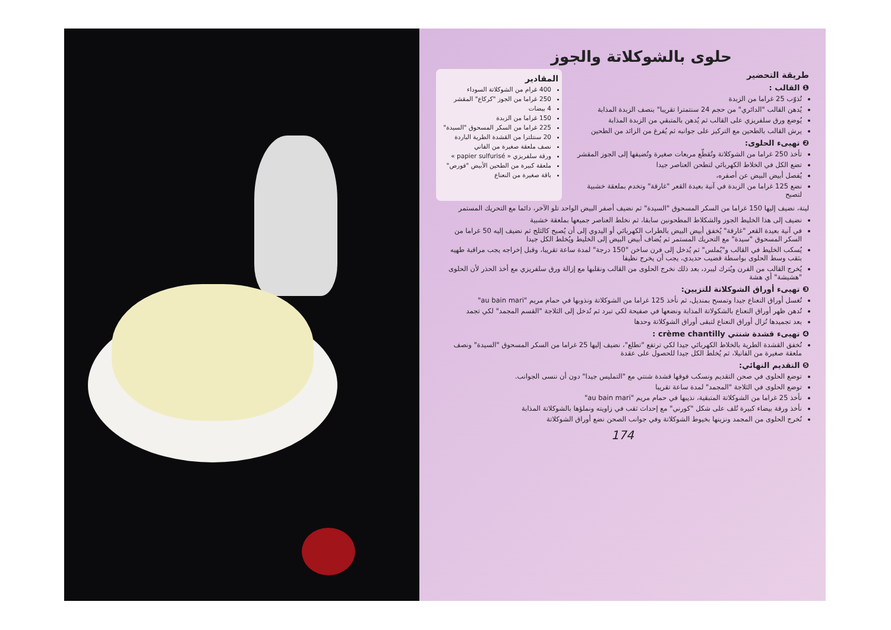حلوى بالشوكلاتة والجوز
طريقة التحضير
❶ القالب :
تُذوّب 25 غراما من الزبدة
يُدهن القالب "الدائري" من حجم 24 سنتمترا تقريبا" بنصف الزبدة المذابة
يُوضع ورق سلفريزي على القالب ثم يُدهن بالمتبقي من الزبدة المذابة
يرش القالب بالطحين مع التركيز على جوانبه ثم يُفرغ من الزائد من الطحين
❷ تهيىء الحلوى:
تأخذ 250 غراما من الشوكلاتة وتُقطّع مربعات صغيرة وتُضيفها إلى الجوز المقشر
تضع الكل في الخلاط الكهربائي لتطحن العناصر جيدا
يُفصل أبيض البيض عن أصفره،
نضع 125 غراما من الزبدة في آنية بعيدة القعر "غارقة" وتخدم بملعقة خشبية لتصبح
المقادير
400 غرام من الشوكلاتة السوداء
250 غراما من الجوز "كركاع" المقشر
4 بيضات
150 غراما من الزبدة
225 غراما من السكر المسحوق "السيدة"
20 سنتلترا من القشدة الطرية الباردة
نصف ملعقة صغيرة من الفاني
ورقة سلفريزي « papier sulfurisé »
ملعقة كبيرة من الطحين الأبيض "فورص"
باقة صغيرة من النعناع
لينة، نضيف إليها 150 غراما من السكر المسحوق "السيدة" ثم نضيف أصفر البيض الواحد تلو الآخر، دائما مع التحريك المستمر
نضيف إلى هذا الخليط الجوز والشكلاط المطحونين سابقا، ثم نخلط العناصر جميعها بملعقة خشبية
في آنية بعيدة القعر "غارقة" يُخفق أبيض البيض بالطراب الكهربائي أو اليدوي إلى أن يُصبح كالثلج ثم نضيف إليه 50 غراما من السكر المسحوق "سيدة" مع التحريك المستمر ثم يُضاف أبيض البيض إلى الخليط ويُخلط الكل جيدا
يُسكب الخليط في القالب و"يُملس" ثم يُدخل إلى فرن ساخن "150 درجة" لمدة ساعة تقريبا، وقبل إخراجه يجب مراقبة طهيه بثقب وسط الحلوى بواسطة قضيب حديدي، يجب أن يخرج نظيفا
يُخرج القالب من الفرن ويُترك ليبرد، بعد ذلك نخرج الحلوى من القالب ونقلبها مع إزالة ورق سلفريزي مع أخذ الحذر لأن الحلوى "هشيشة" أي هشة
❸ تهيىء أوراق الشوكلاتة للتزيين:
تُغسل أوراق النعناع جيدا وتمسح بمنديل، ثم نأخذ 125 غراما من الشوكلاتة ونذوبها في حمام مريم "au bain mari"
تُدهن ظهر أوراق النعناع بالشكولاتة المذابة ونضعها في صفيحة لكي تبرد ثم تُدخل إلى الثلاجة "القسم المجمد" لكي تجمد
بعد تجميدها تُزال أوراق النعناع لتبقى أوراق الشوكلاتة وحدها
❹ تهيىء قشدة شنتي crème chantilly :
تُخفق القشدة الطرية بالخلاط الكهربائي جيدا لكي ترتفع "تطلع"، نضيف إليها 25 غراما من السكر المسحوق "السيدة" ونصف ملعقة صغيرة من الفانيلا، ثم يُخلط الكل جيدا للحصول على عقدة
❺ التقديم النهائي:
توضع الحلوى في صحن التقديم ونسكب فوقها قشدة شنتي مع "التمليس جيدا" دون أن ننسى الجوانب.
توضع الحلوى في الثلاجة "المجمد" لمدة ساعة تقريبا
نأخذ 25 غراما من الشوكلاتة المتبقية، نذيبها في حمام مريم "au bain mari"
نأخذ ورقة بيضاء كبيرة تُلف على شكل "كورني" مع إحداث ثقب في زاويته ونملؤها بالشوكلاتة المذابة
نُخرج الحلوى من المجمد ونزينها بخيوط الشوكلاتة وفي جوانب الصحن نضع أوراق الشوكلاتة
174